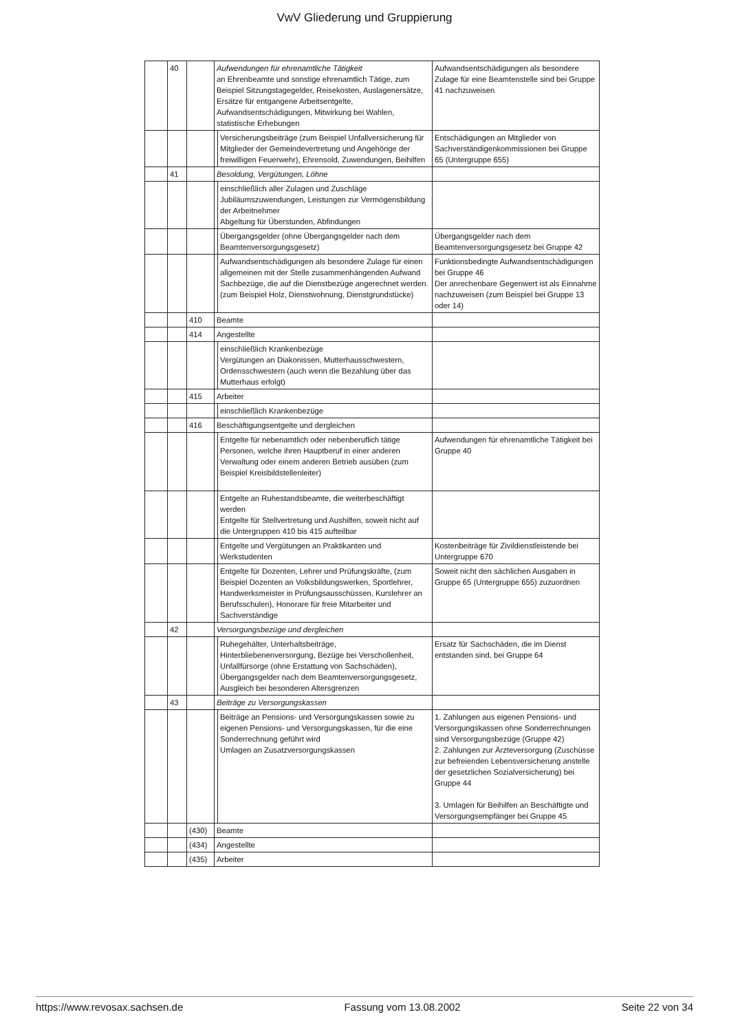VwV Gliederung und Gruppierung
| | 40 | | Aufwendungen für ehrenamtliche Tätigkeit an Ehrenbeamte und sonstige ehrenamtlich Tätige, zum Beispiel Sitzungstagegelder, Reisekosten, Auslagenersätze, Ersätze für entgangene Arbeitsentgelte, Aufwandsentschädigungen, Mitwirkung bei Wahlen, statistische Erhebungen | | Aufwandsentschädigungen als besondere Zulage für eine Beamtenstelle sind bei Gruppe 41 nachzuweisen |
| | | | | Versicherungsbeiträge (zum Beispiel Unfallversicherung für Mitglieder der Gemeindevertretung und Angehörige der freiwilligen Feuerwehr), Ehrensold, Zuwendungen, Beihilfen | Entschädigungen an Mitglieder von Sachverständigenkommissionen bei Gruppe 65 (Untergruppe 655) |
| | 41 | | Besoldung, Vergütungen, Löhne | | |
| | | | | einschließlich aller Zulagen und Zuschläge Jubiläumszuwendungen, Leistungen zur Vermögensbildung der Arbeitnehmer Abgeltung für Überstunden, Abfindungen | |
| | | | | Übergangsgelder (ohne Übergangsgelder nach dem Beamtenversorgungsgesetz) | Übergangsgelder nach dem Beamtenversorgungsgesetz bei Gruppe 42 |
| | | | | Aufwandsentschädigungen als besondere Zulage für einen allgemeinen mit der Stelle zusammenhängenden Aufwand Sachbezüge, die auf die Dienstbezüge angerechnet werden. (zum Beispiel Holz, Dienstwohnung, Dienstgrundstücke) | Funktionsbedingte Aufwandsentschädigungen bei Gruppe 46 Der anrechenbare Gegenwert ist als Einnahme nachzuweisen (zum Beispiel bei Gruppe 13 oder 14) |
| | | 410 | Beamte | | |
| | | 414 | Angestellte | | |
| | | | | einschließlich Krankenbezüge Vergütungen an Diakonissen, Mutterhausschwestern, Ordensschwestern (auch wenn die Bezahlung über das Mutterhaus erfolgt) | |
| | | 415 | Arbeiter | | |
| | | | | einschließlich Krankenbezüge | |
| | | 416 | Beschäftigungsentgelte und dergleichen | | |
| | | | | Entgelte für nebenamtlich oder nebenberuflich tätige Personen, welche ihren Hauptberuf in einer anderen Verwaltung oder einem anderen Betrieb ausüben (zum Beispiel Kreisbildstellenleiter) | Aufwendungen für ehrenamtliche Tätigkeit bei Gruppe 40 |
| | | | | Entgelte an Ruhestandsbeamte, die weiterbeschäftigt werden Entgelte für Stellvertretung und Aushilfen, soweit nicht auf die Untergruppen 410 bis 415 aufteilbar | |
| | | | | Entgelte und Vergütungen an Praktikanten und Werkstudenten | Kostenbeiträge für Zivildienstleistende bei Untergruppe 670 |
| | | | | Entgelte für Dozenten, Lehrer und Prüfungskräfte, (zum Beispiel Dozenten an Volksbildungswerken, Sportlehrer, Handwerksmeister in Prüfungsausschüssen, Kurslehrer an Berufsschulen), Honorare für freie Mitarbeiter und Sachverständige | Soweit nicht den sächlichen Ausgaben in Gruppe 65 (Untergruppe 655) zuzuordnen |
| | 42 | | Versorgungsbezüge und dergleichen | | |
| | | | | Ruhegehälter, Unterhaltsbeiträge, Hinterbliebenenversorgung, Bezüge bei Verschollenheit, Unfallfürsorge (ohne Erstattung von Sachschäden), Übergangsgelder nach dem Beamtenversorgungsgesetz, Ausgleich bei besonderen Altersgrenzen | Ersatz für Sachschäden, die im Dienst entstanden sind, bei Gruppe 64 |
| | 43 | | Beiträge zu Versorgungskassen | | |
| | | | | Beiträge an Pensions- und Versorgungskassen sowie zu eigenen Pensions- und Versorgungskassen, für die eine Sonderrechnung geführt wird Umlagen an Zusatzversorgungskassen | 1. Zahlungen aus eigenen Pensions- und Versorgungskassen ohne Sonderrechnungen sind Versorgungsbezüge (Gruppe 42) 2. Zahlungen zur Ärzteversorgung (Zuschüsse zur befreienden Lebensversicherung anstelle der gesetzlichen Sozialversicherung) bei Gruppe 44 3. Umlagen für Beihilfen an Beschäftigte und Versorgungsempfänger bei Gruppe 45 |
| | | (430) | Beamte | | |
| | | (434) | Angestellte | | |
| | | (435) | Arbeiter | | |
https://www.revosax.sachsen.de Fassung vom 13.08.2002 Seite 22 von 34